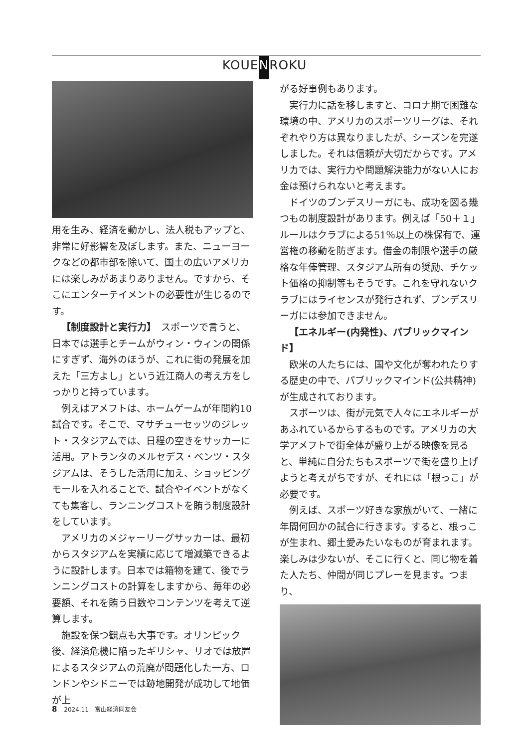KOUENROKU
用を生み、経済を動かし、法人税もアップと、非常に好影響を及ぼします。また、ニューヨークなどの都市部を除いて、国土の広いアメリカには楽しみがあまりありません。ですから、そこにエンターテイメントの必要性が生じるのです。
【制度設計と実行力】　スポーツで言うと、日本では選手とチームがウィン・ウィンの関係にすぎず、海外のほうが、これに街の発展を加えた「三方よし」という近江商人の考え方をしっかりと持っています。
例えばアメフトは、ホームゲームが年間約10試合です。そこで、マサチューセッツのジレット・スタジアムでは、日程の空きをサッカーに活用。アトランタのメルセデス・ベンツ・スタジアムは、そうした活用に加え、ショッピングモールを入れることで、試合やイベントがなくても集客し、ランニングコストを賄う制度設計をしています。
アメリカのメジャーリーグサッカーは、最初からスタジアムを実績に応じて増減築できるように設計します。日本では箱物を建て、後でランニングコストの計算をしますから、毎年の必要額、それを賄う日数やコンテンツを考えて逆算します。
施設を保つ観点も大事です。オリンピック後、経済危機に陥ったギリシャ、リオでは放置によるスタジアムの荒廃が問題化した一方、ロンドンやシドニーでは跡地開発が成功して地価が上
がる好事例もあります。
実行力に話を移しますと、コロナ期で困難な環境の中、アメリカのスポーツリーグは、それぞれやり方は異なりましたが、シーズンを完遂しました。それは信頼が大切だからです。アメリカでは、実行力や問題解決能力がない人にお金は預けられないと考えます。
ドイツのブンデスリーガにも、成功を図る幾つもの制度設計があります。例えば「50＋１」ルールはクラブによる51％以上の株保有で、運営権の移動を防ぎます。借金の制限や選手の厳格な年俸管理、スタジアム所有の奨励、チケット価格の抑制等もそうです。これを守れないクラブにはライセンスが発行されず、ブンデスリーガには参加できません。
【エネルギー(内発性)、パブリックマインド】
欧米の人たちには、国や文化が奪われたりする歴史の中で、パブリックマインド(公共精神)が生成されております。
スポーツは、街が元気で人々にエネルギーがあふれているからするものです。アメリカの大学アメフトで街全体が盛り上がる映像を見ると、単純に自分たちもスポーツで街を盛り上げようと考えがちですが、それには「根っこ」が必要です。
例えば、スポーツ好きな家族がいて、一緒に年間何回かの試合に行きます。すると、根っこが生まれ、郷土愛みたいなものが育まれます。楽しみは少ないが、そこに行くと、同じ物を着た人たち、仲間が同じプレーを見ます。つまり、
8 2024.11　富山経済同友会